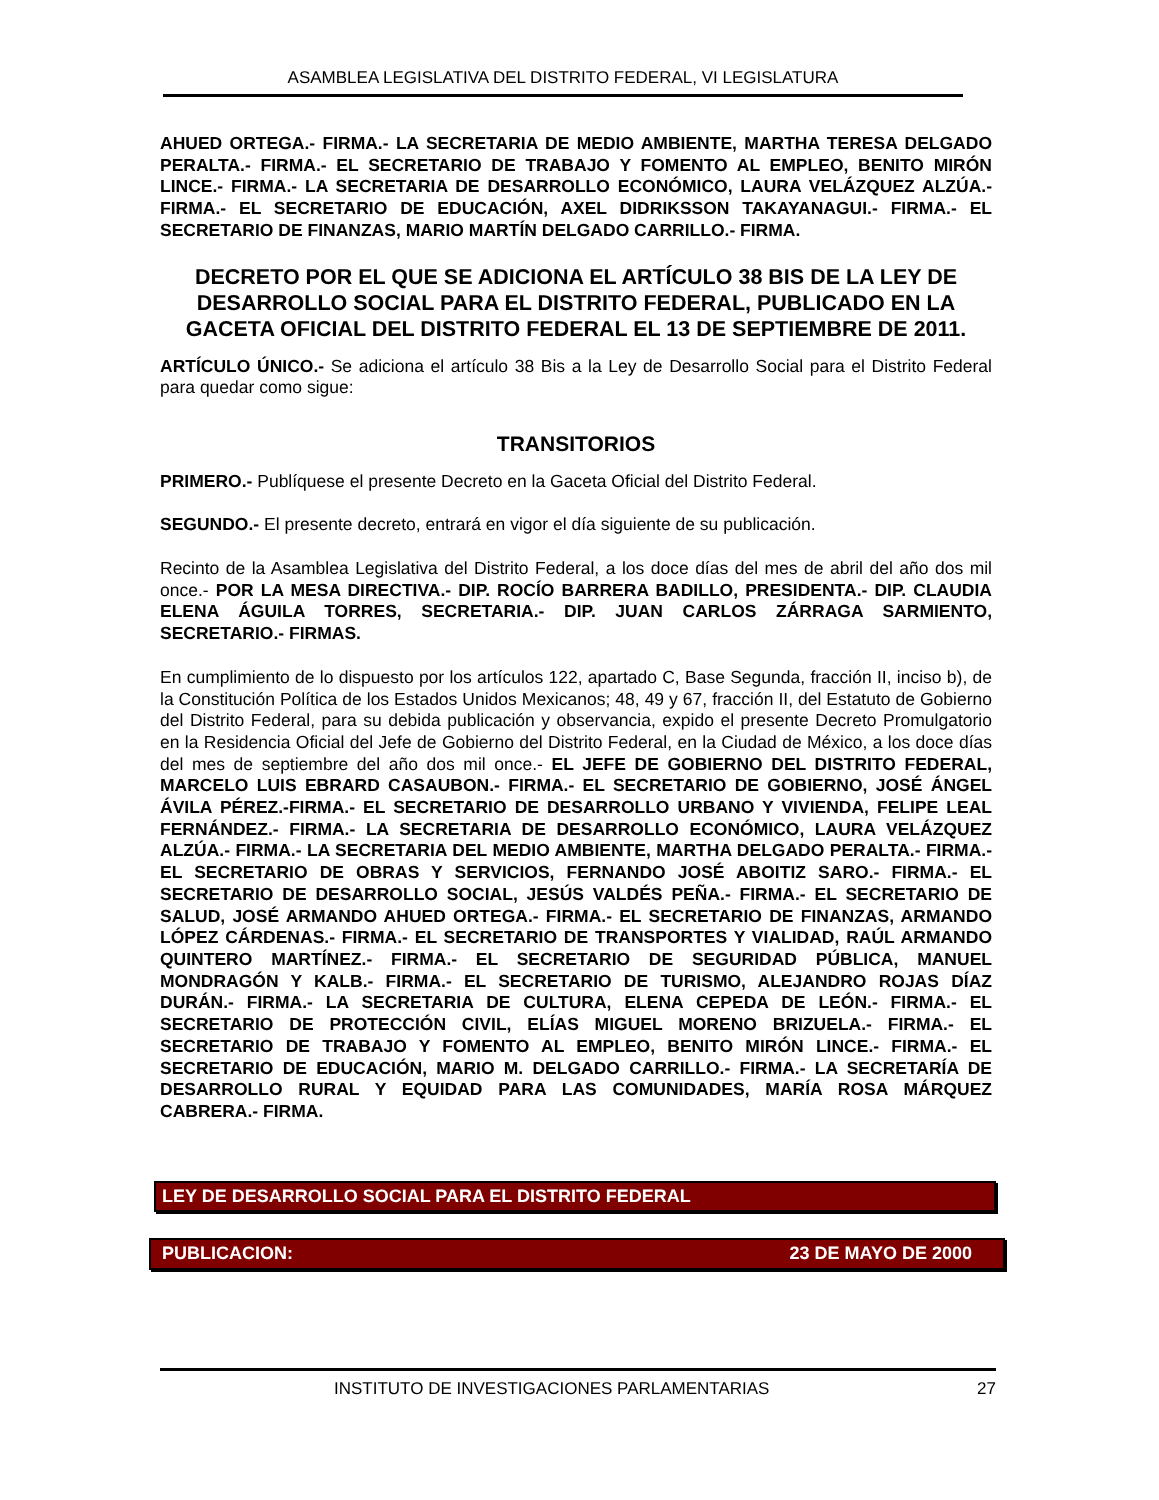ASAMBLEA LEGISLATIVA DEL DISTRITO FEDERAL, VI LEGISLATURA
AHUED ORTEGA.- FIRMA.- LA SECRETARIA DE MEDIO AMBIENTE, MARTHA TERESA DELGADO PERALTA.- FIRMA.- EL SECRETARIO DE TRABAJO Y FOMENTO AL EMPLEO, BENITO MIRÓN LINCE.- FIRMA.- LA SECRETARIA DE DESARROLLO ECONÓMICO, LAURA VELÁZQUEZ ALZÚA.- FIRMA.- EL SECRETARIO DE EDUCACIÓN, AXEL DIDRIKSSON TAKAYANAGUI.- FIRMA.- EL SECRETARIO DE FINANZAS, MARIO MARTÍN DELGADO CARRILLO.- FIRMA.
DECRETO POR EL QUE SE ADICIONA EL ARTÍCULO 38 BIS DE LA LEY DE DESARROLLO SOCIAL PARA EL DISTRITO FEDERAL, PUBLICADO EN LA GACETA OFICIAL DEL DISTRITO FEDERAL EL 13 DE SEPTIEMBRE DE 2011.
ARTÍCULO ÚNICO.- Se adiciona el artículo 38 Bis a la Ley de Desarrollo Social para el Distrito Federal para quedar como sigue:
TRANSITORIOS
PRIMERO.- Publíquese el presente Decreto en la Gaceta Oficial del Distrito Federal.
SEGUNDO.- El presente decreto, entrará en vigor el día siguiente de su publicación.
Recinto de la Asamblea Legislativa del Distrito Federal, a los doce días del mes de abril del año dos mil once.- POR LA MESA DIRECTIVA.- DIP. ROCÍO BARRERA BADILLO, PRESIDENTA.- DIP. CLAUDIA ELENA ÁGUILA TORRES, SECRETARIA.- DIP. JUAN CARLOS ZÁRRAGA SARMIENTO, SECRETARIO.- FIRMAS.
En cumplimiento de lo dispuesto por los artículos 122, apartado C, Base Segunda, fracción II, inciso b), de la Constitución Política de los Estados Unidos Mexicanos; 48, 49 y 67, fracción II, del Estatuto de Gobierno del Distrito Federal, para su debida publicación y observancia, expido el presente Decreto Promulgatorio en la Residencia Oficial del Jefe de Gobierno del Distrito Federal, en la Ciudad de México, a los doce días del mes de septiembre del año dos mil once.- EL JEFE DE GOBIERNO DEL DISTRITO FEDERAL, MARCELO LUIS EBRARD CASAUBON.- FIRMA.- EL SECRETARIO DE GOBIERNO, JOSÉ ÁNGEL ÁVILA PÉREZ.-FIRMA.- EL SECRETARIO DE DESARROLLO URBANO Y VIVIENDA, FELIPE LEAL FERNÁNDEZ.- FIRMA.- LA SECRETARIA DE DESARROLLO ECONÓMICO, LAURA VELÁZQUEZ ALZÚA.- FIRMA.- LA SECRETARIA DEL MEDIO AMBIENTE, MARTHA DELGADO PERALTA.- FIRMA.- EL SECRETARIO DE OBRAS Y SERVICIOS, FERNANDO JOSÉ ABOITIZ SARO.- FIRMA.- EL SECRETARIO DE DESARROLLO SOCIAL, JESÚS VALDÉS PEÑA.- FIRMA.- EL SECRETARIO DE SALUD, JOSÉ ARMANDO AHUED ORTEGA.- FIRMA.- EL SECRETARIO DE FINANZAS, ARMANDO LÓPEZ CÁRDENAS.- FIRMA.- EL SECRETARIO DE TRANSPORTES Y VIALIDAD, RAÚL ARMANDO QUINTERO MARTÍNEZ.- FIRMA.- EL SECRETARIO DE SEGURIDAD PÚBLICA, MANUEL MONDRAGÓN Y KALB.- FIRMA.- EL SECRETARIO DE TURISMO, ALEJANDRO ROJAS DÍAZ DURÁN.- FIRMA.- LA SECRETARIA DE CULTURA, ELENA CEPEDA DE LEÓN.- FIRMA.- EL SECRETARIO DE PROTECCIÓN CIVIL, ELÍAS MIGUEL MORENO BRIZUELA.- FIRMA.- EL SECRETARIO DE TRABAJO Y FOMENTO AL EMPLEO, BENITO MIRÓN LINCE.- FIRMA.- EL SECRETARIO DE EDUCACIÓN, MARIO M. DELGADO CARRILLO.- FIRMA.- LA SECRETARÍA DE DESARROLLO RURAL Y EQUIDAD PARA LAS COMUNIDADES, MARÍA ROSA MÁRQUEZ CABRERA.- FIRMA.
LEY DE DESARROLLO SOCIAL PARA EL DISTRITO FEDERAL
PUBLICACION: 23 DE MAYO DE 2000
INSTITUTO DE INVESTIGACIONES PARLAMENTARIAS 27